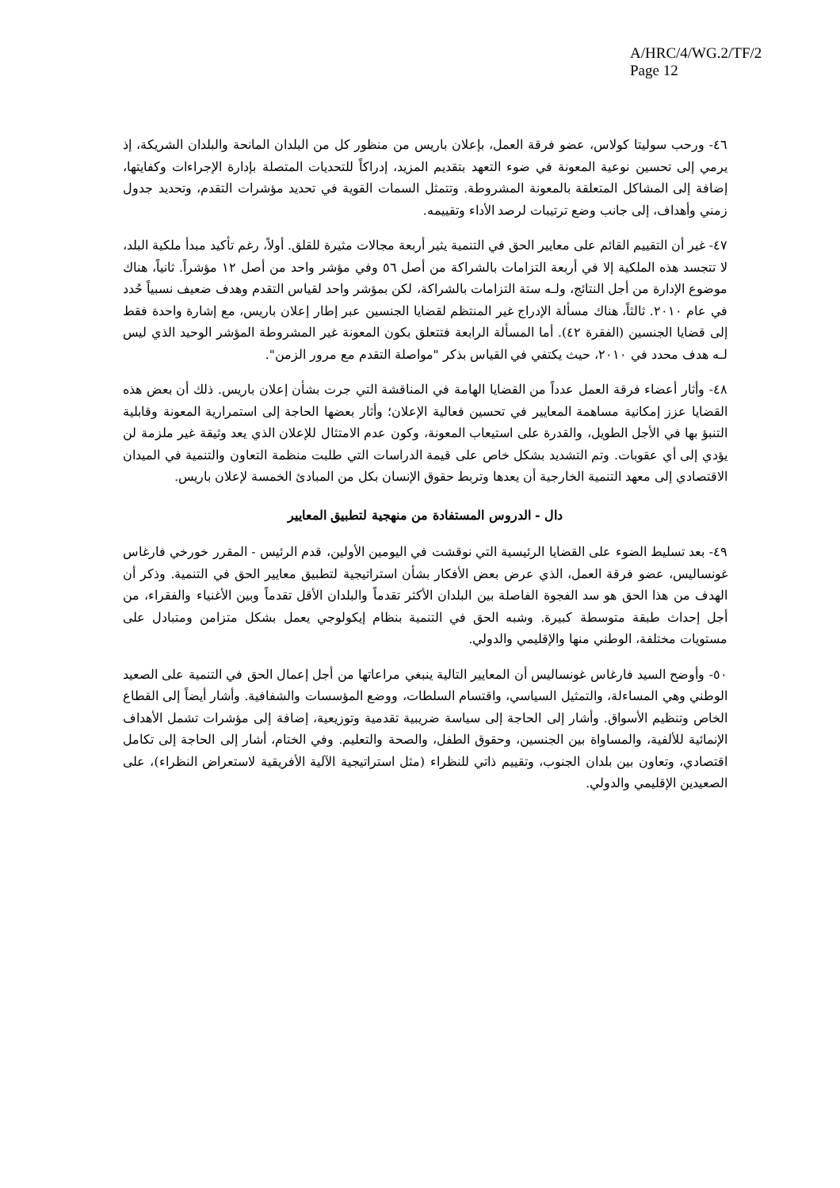A/HRC/4/WG.2/TF/2
Page 12
٤٦- ورحب سوليتا كولاس، عضو فرقة العمل، بإعلان باريس من منظور كل من البلدان المانحة والبلدان الشريكة، إذ يرمي إلى تحسين نوعية المعونة في ضوء التعهد بتقديم المزيد، إدراكاً للتحديات المتصلة بإدارة الإجراءات وكفايتها، إضافة إلى المشاكل المتعلقة بالمعونة المشروطة. وتتمثل السمات القوية في تحديد مؤشرات التقدم، وتحديد جدول زمني وأهداف، إلى جانب وضع ترتيبات لرصد الأداء وتقييمه.
٤٧- غير أن التقييم القائم على معايير الحق في التنمية يثير أربعة مجالات مثيرة للقلق. أولاً، رغم تأكيد مبدأ ملكية البلد، لا تتجسد هذه الملكية إلا في أربعة التزامات بالشراكة من أصل ٥٦ وفي مؤشر واحد من أصل ١٢ مؤشراً. ثانياً، هناك موضوع الإدارة من أجل النتائج، ولـه ستة التزامات بالشراكة، لكن بمؤشر واحد لقياس التقدم وهدف ضعيف نسبياً حُدد في عام ٢٠١٠. ثالثاً، هناك مسألة الإدراج غير المنتظم لقضايا الجنسين عبر إطار إعلان باريس، مع إشارة واحدة فقط إلى قضايا الجنسين (الفقرة ٤٢). أما المسألة الرابعة فتتعلق بكون المعونة غير المشروطة المؤشر الوحيد الذي ليس لـه هدف محدد في ٢٠١٠، حيث يكتفي في القياس بذكر "مواصلة التقدم مع مرور الزمن".
٤٨- وأثار أعضاء فرقة العمل عدداً من القضايا الهامة في المناقشة التي جرت بشأن إعلان باريس. ذلك أن بعض هذه القضايا عزز إمكانية مساهمة المعايير في تحسين فعالية الإعلان؛ وأثار بعضها الحاجة إلى استمرارية المعونة وقابلية التنبؤ بها في الأجل الطويل، والقدرة على استيعاب المعونة، وكون عدم الامتثال للإعلان الذي يعد وثيقة غير ملزمة لن يؤدي إلى أي عقوبات. وتم التشديد بشكل خاص على قيمة الدراسات التي طلبت منظمة التعاون والتنمية في الميدان الاقتصادي إلى معهد التنمية الخارجية أن يعدها وتربط حقوق الإنسان بكل من المبادئ الخمسة لإعلان باريس.
دال - الدروس المستفادة من منهجية لتطبيق المعايير
٤٩- بعد تسليط الضوء على القضايا الرئيسية التي نوقشت في اليومين الأولين، قدم الرئيس - المقرر خورخي فارغاس غونساليس، عضو فرقة العمل، الذي عرض بعض الأفكار بشأن استراتيجية لتطبيق معايير الحق في التنمية. وذكر أن الهدف من هذا الحق هو سد الفجوة الفاصلة بين البلدان الأكثر تقدماً والبلدان الأقل تقدماً وبين الأغنياء والفقراء، من أجل إحداث طبقة متوسطة كبيرة. وشبه الحق في التنمية بنظام إيكولوجي يعمل بشكل متزامن ومتبادل على مستويات مختلفة، الوطني منها والإقليمي والدولي.
٥٠- وأوضح السيد فارغاس غونساليس أن المعايير التالية ينبغي مراعاتها من أجل إعمال الحق في التنمية على الصعيد الوطني وهي المساءلة، والتمثيل السياسي، واقتسام السلطات، ووضع المؤسسات والشفافية. وأشار أيضاً إلى القطاع الخاص وتنظيم الأسواق. وأشار إلى الحاجة إلى سياسة ضريبية تقدمية وتوزيعية، إضافة إلى مؤشرات تشمل الأهداف الإنمائية للألفية، والمساواة بين الجنسين، وحقوق الطفل، والصحة والتعليم. وفي الختام، أشار إلى الحاجة إلى تكامل اقتصادي، وتعاون بين بلدان الجنوب، وتقييم ذاتي للنظراء (مثل استراتيجية الآلية الأفريقية لاستعراض النظراء)، على الصعيدين الإقليمي والدولي.